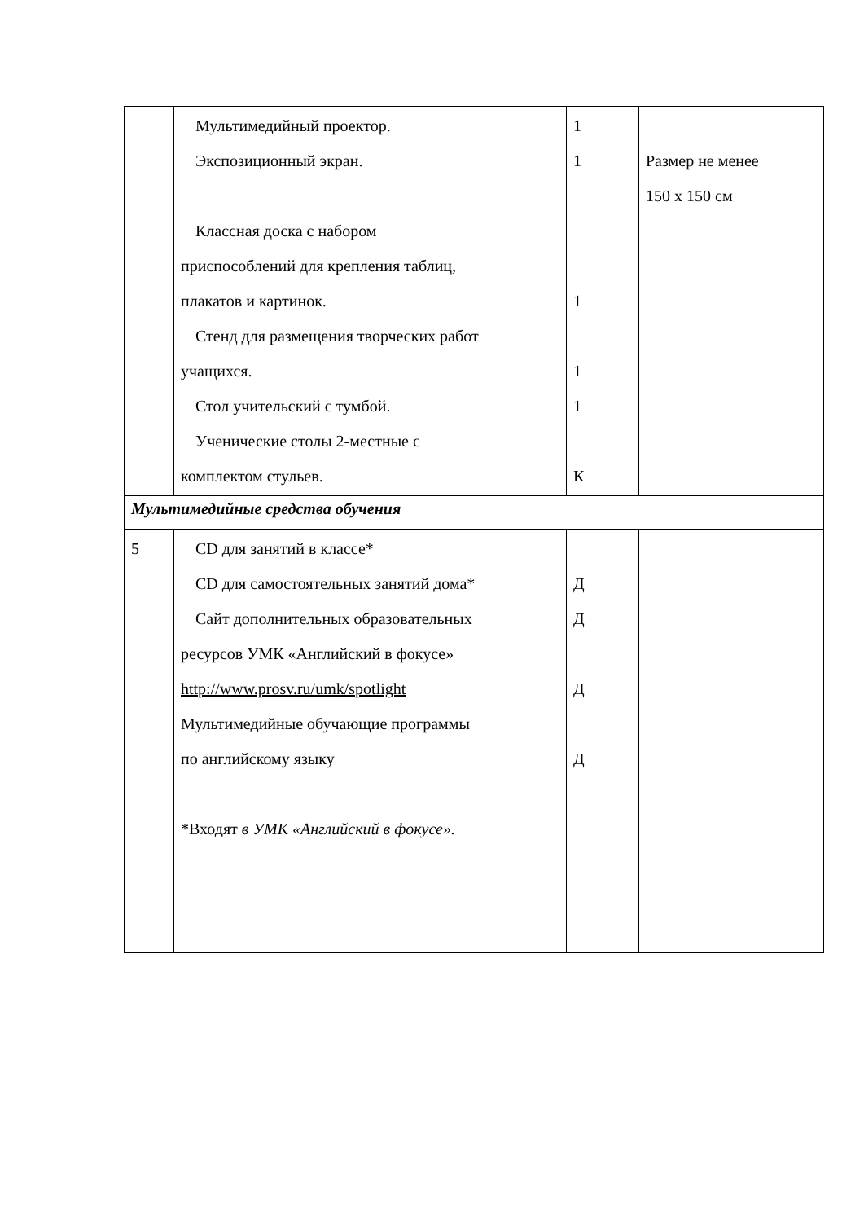| | Мультимедийный проектор. Экспозиционный экран. Классная доска с набором приспособлений для крепления таблиц, плакатов и картинок. Стенд для размещения творческих работ учащихся. Стол учительский с тумбой. Ученические столы 2-местные с комплектом стульев. | 1 1 1 1 1 К | Размер не менее 150 х 150 см |
| Мультимедийные средства обучения | | | |
| 5 | CD для занятий в классе* CD для самостоятельных занятий дома* Сайт дополнительных образовательных ресурсов УМК «Английский в фокусе» http://www.prosv.ru/umk/spotlight Мультимедийные обучающие программы по английскому языку *Входят в УМК «Английский в фокусе». | Д Д Д Д | |